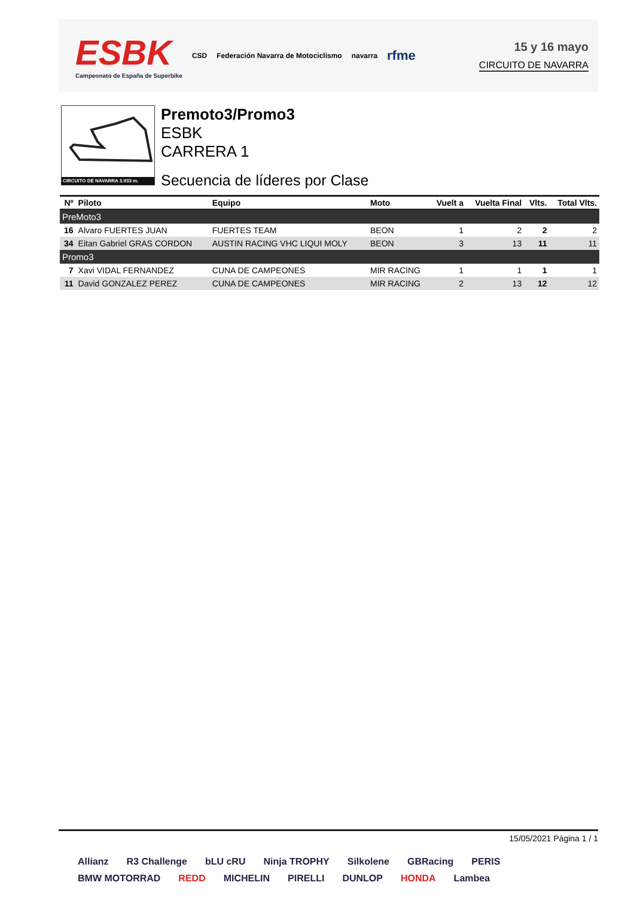ESBK
Campeonato de España de Superbike
CSD Federación Navarra de Motociclismo navarra rfme
15 y 16 mayo
CIRCUITO DE NAVARRA
CIRCUITO DE NAVARRA 3.933 m.
Premoto3/Promo3
ESBK
CARRERA 1
Secuencia de líderes por Clase
| Nº | Piloto | Equipo | Moto | Vuelt a | Vuelta Final | Vlts. | Total Vlts. |
| --- | --- | --- | --- | --- | --- | --- | --- |
| PreMoto3 | | | | | | | |
| 16 | Alvaro FUERTES JUAN | FUERTES TEAM | BEON | 1 | 2 | 2 | 2 |
| 34 | Eitan Gabriel GRAS CORDON | AUSTIN RACING VHC LIQUI MOLY | BEON | 3 | 13 | 11 | 11 |
| Promo3 | | | | | | | |
| 7 | Xavi VIDAL FERNANDEZ | CUNA DE CAMPEONES | MIR RACING | 1 | 1 | 1 | 1 |
| 11 | David GONZALEZ PEREZ | CUNA DE CAMPEONES | MIR RACING | 2 | 13 | 12 | 12 |
15/05/2021 Página 1 / 1
Allianz R3 Challenge bLU cRU Ninja TROPHY Silkolene GBRacing PERIS BMW MOTORRAD REDD MICHELIN PIRELLI DUNLOP HONDA Lambea